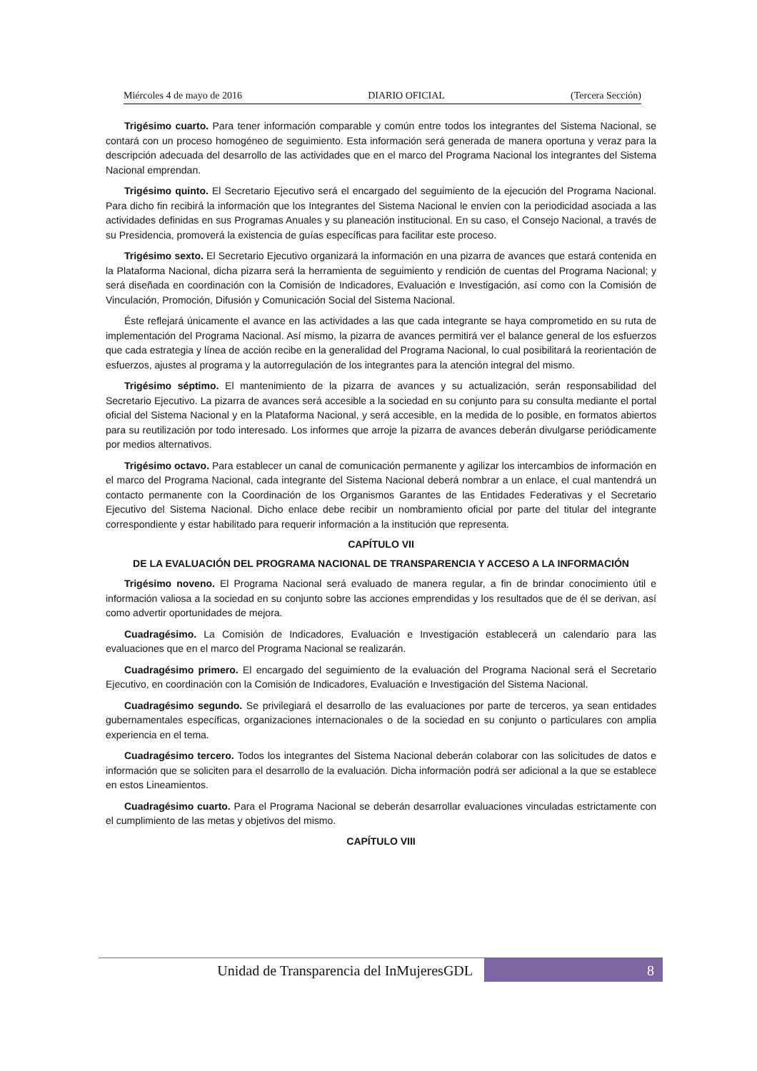Miércoles 4 de mayo de 2016 DIARIO OFICIAL (Tercera Sección)
Trigésimo cuarto. Para tener información comparable y común entre todos los integrantes del Sistema Nacional, se contará con un proceso homogéneo de seguimiento. Esta información será generada de manera oportuna y veraz para la descripción adecuada del desarrollo de las actividades que en el marco del Programa Nacional los integrantes del Sistema Nacional emprendan.
Trigésimo quinto. El Secretario Ejecutivo será el encargado del seguimiento de la ejecución del Programa Nacional. Para dicho fin recibirá la información que los Integrantes del Sistema Nacional le envíen con la periodicidad asociada a las actividades definidas en sus Programas Anuales y su planeación institucional. En su caso, el Consejo Nacional, a través de su Presidencia, promoverá la existencia de guías específicas para facilitar este proceso.
Trigésimo sexto. El Secretario Ejecutivo organizará la información en una pizarra de avances que estará contenida en la Plataforma Nacional, dicha pizarra será la herramienta de seguimiento y rendición de cuentas del Programa Nacional; y será diseñada en coordinación con la Comisión de Indicadores, Evaluación e Investigación, así como con la Comisión de Vinculación, Promoción, Difusión y Comunicación Social del Sistema Nacional.
Éste reflejará únicamente el avance en las actividades a las que cada integrante se haya comprometido en su ruta de implementación del Programa Nacional. Así mismo, la pizarra de avances permitirá ver el balance general de los esfuerzos que cada estrategia y línea de acción recibe en la generalidad del Programa Nacional, lo cual posibilitará la reorientación de esfuerzos, ajustes al programa y la autorregulación de los integrantes para la atención integral del mismo.
Trigésimo séptimo. El mantenimiento de la pizarra de avances y su actualización, serán responsabilidad del Secretario Ejecutivo. La pizarra de avances será accesible a la sociedad en su conjunto para su consulta mediante el portal oficial del Sistema Nacional y en la Plataforma Nacional, y será accesible, en la medida de lo posible, en formatos abiertos para su reutilización por todo interesado. Los informes que arroje la pizarra de avances deberán divulgarse periódicamente por medios alternativos.
Trigésimo octavo. Para establecer un canal de comunicación permanente y agilizar los intercambios de información en el marco del Programa Nacional, cada integrante del Sistema Nacional deberá nombrar a un enlace, el cual mantendrá un contacto permanente con la Coordinación de los Organismos Garantes de las Entidades Federativas y el Secretario Ejecutivo del Sistema Nacional. Dicho enlace debe recibir un nombramiento oficial por parte del titular del integrante correspondiente y estar habilitado para requerir información a la institución que representa.
CAPÍTULO VII
DE LA EVALUACIÓN DEL PROGRAMA NACIONAL DE TRANSPARENCIA Y ACCESO A LA INFORMACIÓN
Trigésimo noveno. El Programa Nacional será evaluado de manera regular, a fin de brindar conocimiento útil e información valiosa a la sociedad en su conjunto sobre las acciones emprendidas y los resultados que de él se derivan, así como advertir oportunidades de mejora.
Cuadragésimo. La Comisión de Indicadores, Evaluación e Investigación establecerá un calendario para las evaluaciones que en el marco del Programa Nacional se realizarán.
Cuadragésimo primero. El encargado del seguimiento de la evaluación del Programa Nacional será el Secretario Ejecutivo, en coordinación con la Comisión de Indicadores, Evaluación e Investigación del Sistema Nacional.
Cuadragésimo segundo. Se privilegiará el desarrollo de las evaluaciones por parte de terceros, ya sean entidades gubernamentales específicas, organizaciones internacionales o de la sociedad en su conjunto o particulares con amplia experiencia en el tema.
Cuadragésimo tercero. Todos los integrantes del Sistema Nacional deberán colaborar con las solicitudes de datos e información que se soliciten para el desarrollo de la evaluación. Dicha información podrá ser adicional a la que se establece en estos Lineamientos.
Cuadragésimo cuarto. Para el Programa Nacional se deberán desarrollar evaluaciones vinculadas estrictamente con el cumplimiento de las metas y objetivos del mismo.
CAPÍTULO VIII
Unidad de Transparencia del InMujeresGDL
8